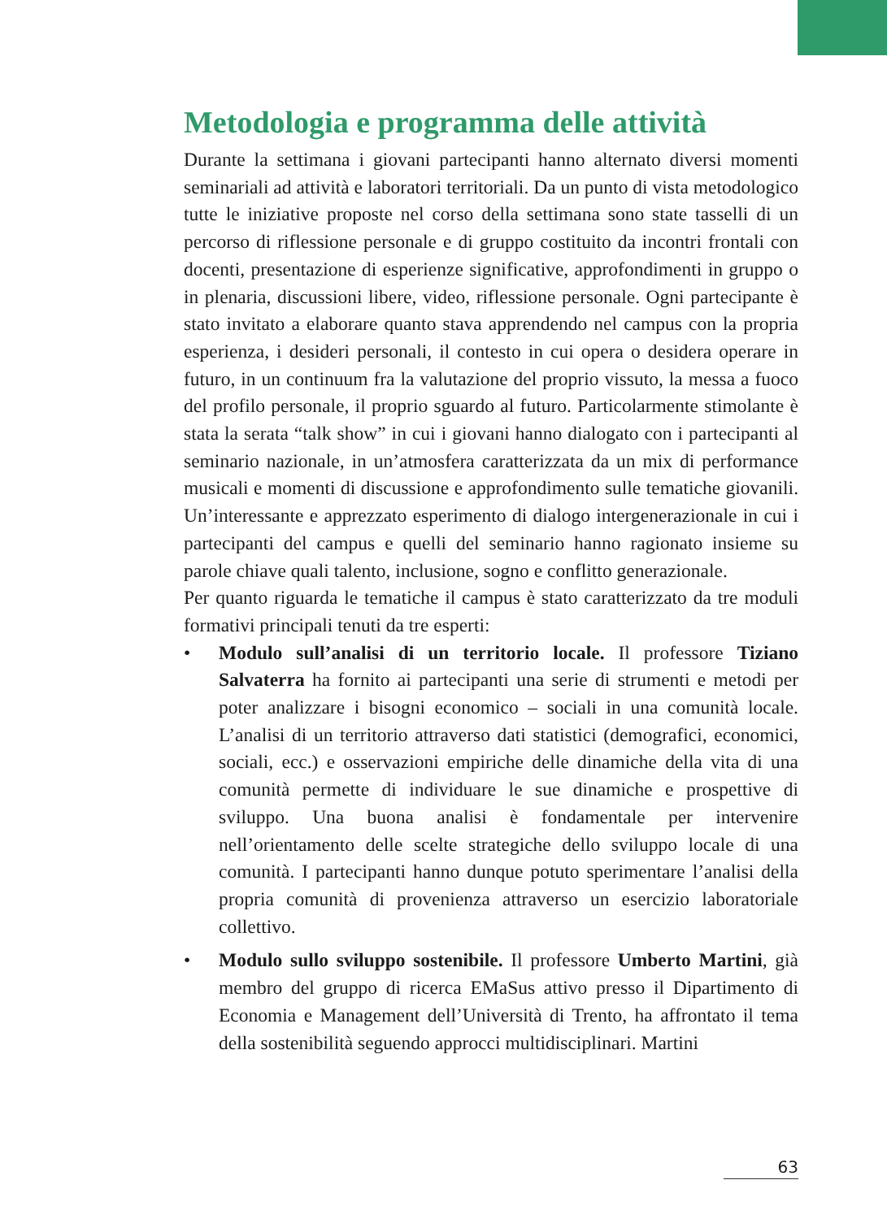Metodologia e programma delle attività
Durante la settimana i giovani partecipanti hanno alternato diversi momenti seminariali ad attività e laboratori territoriali. Da un punto di vista metodologico tutte le iniziative proposte nel corso della settimana sono state tasselli di un percorso di riflessione personale e di gruppo costituito da incontri frontali con docenti, presentazione di esperienze significative, approfondimenti in gruppo o in plenaria, discussioni libere, video, riflessione personale. Ogni partecipante è stato invitato a elaborare quanto stava apprendendo nel campus con la propria esperienza, i desideri personali, il contesto in cui opera o desidera operare in futuro, in un continuum fra la valutazione del proprio vissuto, la messa a fuoco del profilo personale, il proprio sguardo al futuro. Particolarmente stimolante è stata la serata “talk show” in cui i giovani hanno dialogato con i partecipanti al seminario nazionale, in un’atmosfera caratterizzata da un mix di performance musicali e momenti di discussione e approfondimento sulle tematiche giovanili. Un’interessante e apprezzato esperimento di dialogo intergenerazionale in cui i partecipanti del campus e quelli del seminario hanno ragionato insieme su parole chiave quali talento, inclusione, sogno e conflitto generazionale.
Per quanto riguarda le tematiche il campus è stato caratterizzato da tre moduli formativi principali tenuti da tre esperti:
• Modulo sull’analisi di un territorio locale. Il professore Tiziano Salvaterra ha fornito ai partecipanti una serie di strumenti e metodi per poter analizzare i bisogni economico – sociali in una comunità locale. L’analisi di un territorio attraverso dati statistici (demografici, economici, sociali, ecc.) e osservazioni empiriche delle dinamiche della vita di una comunità permette di individuare le sue dinamiche e prospettive di sviluppo. Una buona analisi è fondamentale per intervenire nell’orientamento delle scelte strategiche dello sviluppo locale di una comunità. I partecipanti hanno dunque potuto sperimentare l’analisi della propria comunità di provenienza attraverso un esercizio laboratoriale collettivo.
• Modulo sullo sviluppo sostenibile. Il professore Umberto Martini, già membro del gruppo di ricerca EMaSus attivo presso il Dipartimento di Economia e Management dell’Università di Trento, ha affrontato il tema della sostenibilità seguendo approcci multidisciplinari. Martini
63